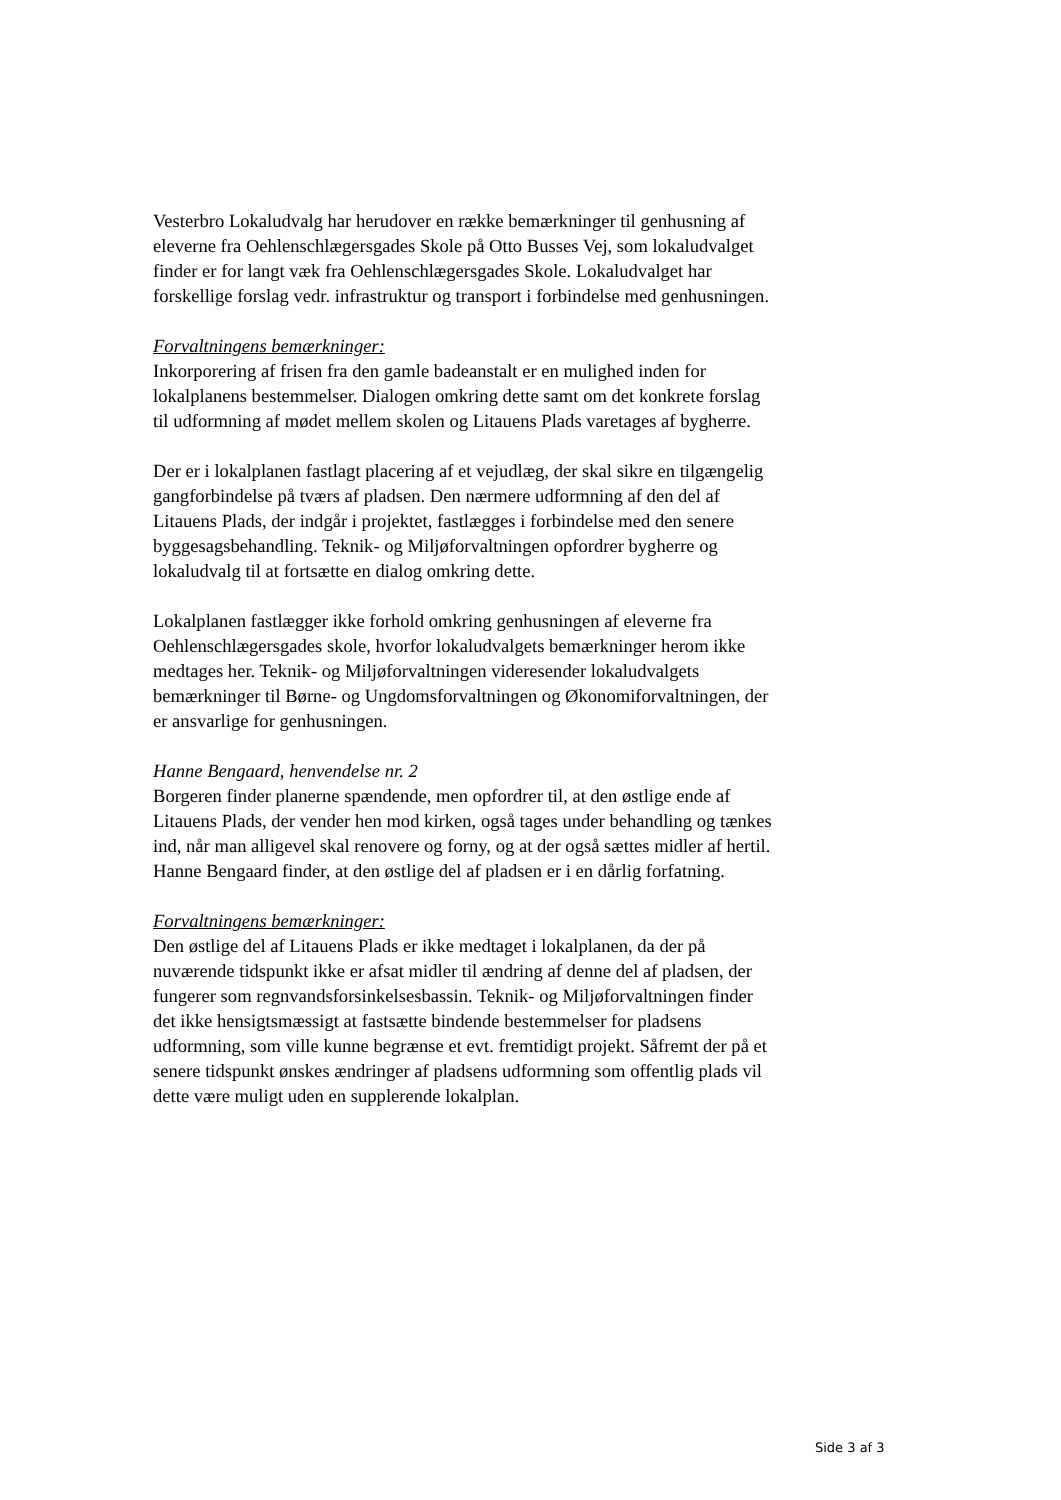Vesterbro Lokaludvalg har herudover en række bemærkninger til genhusning af eleverne fra Oehlenschlægersgades Skole på Otto Busses Vej, som lokaludvalget finder er for langt væk fra Oehlenschlægersgades Skole. Lokaludvalget har forskellige forslag vedr. infrastruktur og transport i forbindelse med genhusningen.
Forvaltningens bemærkninger:
Inkorporering af frisen fra den gamle badeanstalt er en mulighed inden for lokalplanens bestemmelser. Dialogen omkring dette samt om det konkrete forslag til udformning af mødet mellem skolen og Litauens Plads varetages af bygherre.
Der er i lokalplanen fastlagt placering af et vejudlæg, der skal sikre en tilgængelig gangforbindelse på tværs af pladsen. Den nærmere udformning af den del af Litauens Plads, der indgår i projektet, fastlægges i forbindelse med den senere byggesagsbehandling. Teknik- og Miljøforvaltningen opfordrer bygherre og lokaludvalg til at fortsætte en dialog omkring dette.
Lokalplanen fastlægger ikke forhold omkring genhusningen af eleverne fra Oehlenschlægersgades skole, hvorfor lokaludvalgets bemærkninger herom ikke medtages her. Teknik- og Miljøforvaltningen videresender lokaludvalgets bemærkninger til Børne- og Ungdomsforvaltningen og Økonomiforvaltningen, der er ansvarlige for genhusningen.
Hanne Bengaard, henvendelse nr. 2
Borgeren finder planerne spændende, men opfordrer til, at den østlige ende af Litauens Plads, der vender hen mod kirken, også tages under behandling og tænkes ind, når man alligevel skal renovere og forny, og at der også sættes midler af hertil. Hanne Bengaard finder, at den østlige del af pladsen er i en dårlig forfatning.
Forvaltningens bemærkninger:
Den østlige del af Litauens Plads er ikke medtaget i lokalplanen, da der på nuværende tidspunkt ikke er afsat midler til ændring af denne del af pladsen, der fungerer som regnvandsforsinkelsesbassin. Teknik- og Miljøforvaltningen finder det ikke hensigtsmæssigt at fastsætte bindende bestemmelser for pladsens udformning, som ville kunne begrænse et evt. fremtidigt projekt. Såfremt der på et senere tidspunkt ønskes ændringer af pladsens udformning som offentlig plads vil dette være muligt uden en supplerende lokalplan.
Side 3 af 3